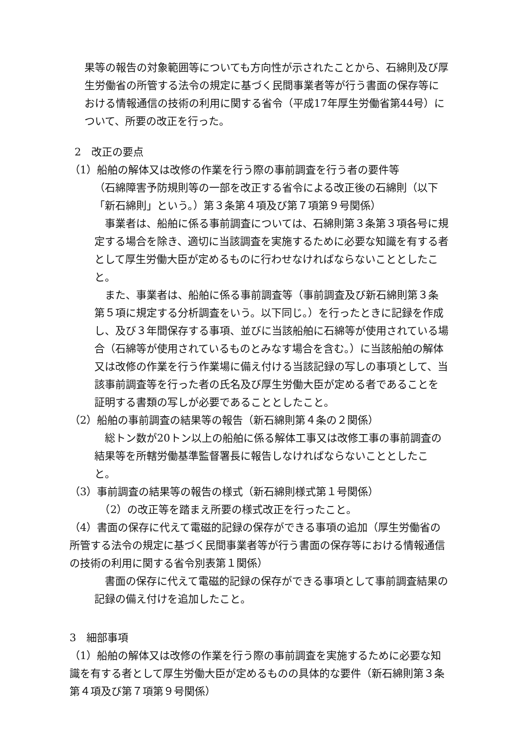果等の報告の対象範囲等についても方向性が示されたことから、石綿則及び厚生労働省の所管する法令の規定に基づく民間事業者等が行う書面の保存等における情報通信の技術の利用に関する省令（平成17年厚生労働省第44号）について、所要の改正を行った。
2　改正の要点
（1）船舶の解体又は改修の作業を行う際の事前調査を行う者の要件等
（石綿障害予防規則等の一部を改正する省令による改正後の石綿則（以下「新石綿則」という。）第３条第４項及び第７項第９号関係）
　事業者は、船舶に係る事前調査については、石綿則第３条第３項各号に規定する場合を除き、適切に当該調査を実施するために必要な知識を有する者として厚生労働大臣が定めるものに行わせなければならないこととしたこと。
　また、事業者は、船舶に係る事前調査等（事前調査及び新石綿則第３条第５項に規定する分析調査をいう。以下同じ。）を行ったときに記録を作成し、及び３年間保存する事項、並びに当該船舶に石綿等が使用されている場合（石綿等が使用されているものとみなす場合を含む。）に当該船舶の解体又は改修の作業を行う作業場に備え付ける当該記録の写しの事項として、当該事前調査等を行った者の氏名及び厚生労働大臣が定める者であることを証明する書類の写しが必要であることとしたこと。
（2）船舶の事前調査の結果等の報告（新石綿則第４条の２関係）
　総トン数が20トン以上の船舶に係る解体工事又は改修工事の事前調査の結果等を所轄労働基準監督署長に報告しなければならないこととしたこと。
（3）事前調査の結果等の報告の様式（新石綿則様式第１号関係）
　（2）の改正等を踏まえ所要の様式改正を行ったこと。
（4）書面の保存に代えて電磁的記録の保存ができる事項の追加（厚生労働省の所管する法令の規定に基づく民間事業者等が行う書面の保存等における情報通信の技術の利用に関する省令別表第１関係）
　書面の保存に代えて電磁的記録の保存ができる事項として事前調査結果の記録の備え付けを追加したこと。
3　細部事項
（1）船舶の解体又は改修の作業を行う際の事前調査を実施するために必要な知識を有する者として厚生労働大臣が定めるものの具体的な要件（新石綿則第３条第４項及び第７項第９号関係）